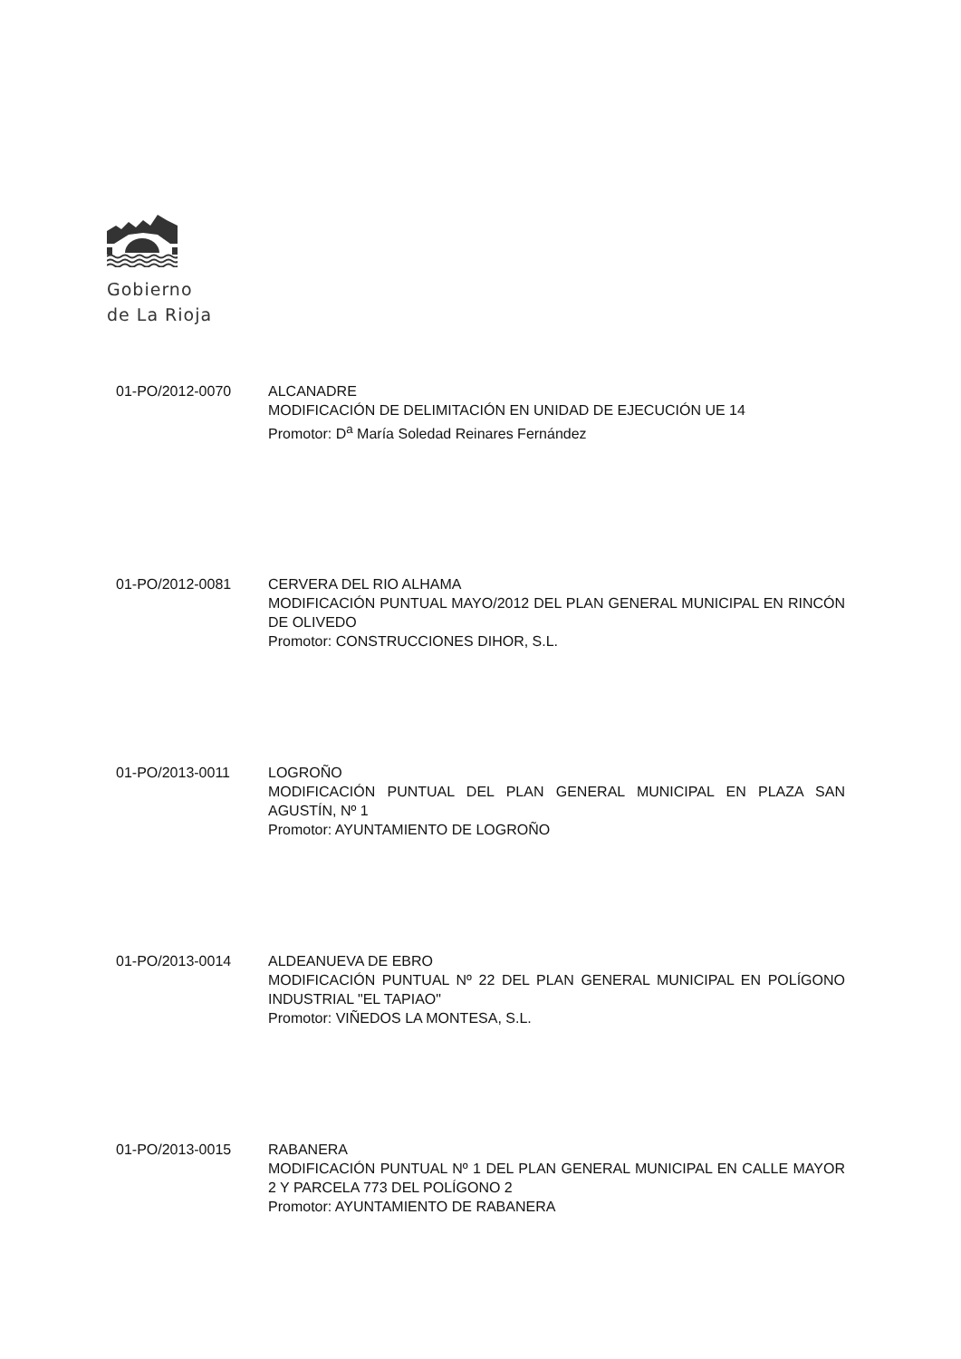Gobierno
de La Rioja
01-PO/2012-0070 ALCANADRE
MODIFICACIÓN DE DELIMITACIÓN EN UNIDAD DE EJECUCIÓN UE 14
Promotor: D<sup>a</sup> María Soledad Reinares Fernández
01-PO/2012-0081 CERVERA DEL RIO ALHAMA
MODIFICACIÓN PUNTUAL MAYO/2012 DEL PLAN GENERAL MUNICIPAL EN RINCÓN DE OLIVEDO
Promotor: CONSTRUCCIONES DIHOR, S.L.
01-PO/2013-0011 LOGROÑO
MODIFICACIÓN PUNTUAL DEL PLAN GENERAL MUNICIPAL EN PLAZA SAN AGUSTÍN, Nº 1
Promotor: AYUNTAMIENTO DE LOGROÑO
01-PO/2013-0014 ALDEANUEVA DE EBRO
MODIFICACIÓN PUNTUAL Nº 22 DEL PLAN GENERAL MUNICIPAL EN POLÍGONO INDUSTRIAL "EL TAPIAO"
Promotor: VIÑEDOS LA MONTESA, S.L.
01-PO/2013-0015 RABANERA
MODIFICACIÓN PUNTUAL Nº 1 DEL PLAN GENERAL MUNICIPAL EN CALLE MAYOR 2 Y PARCELA 773 DEL POLÍGONO 2
Promotor: AYUNTAMIENTO DE RABANERA